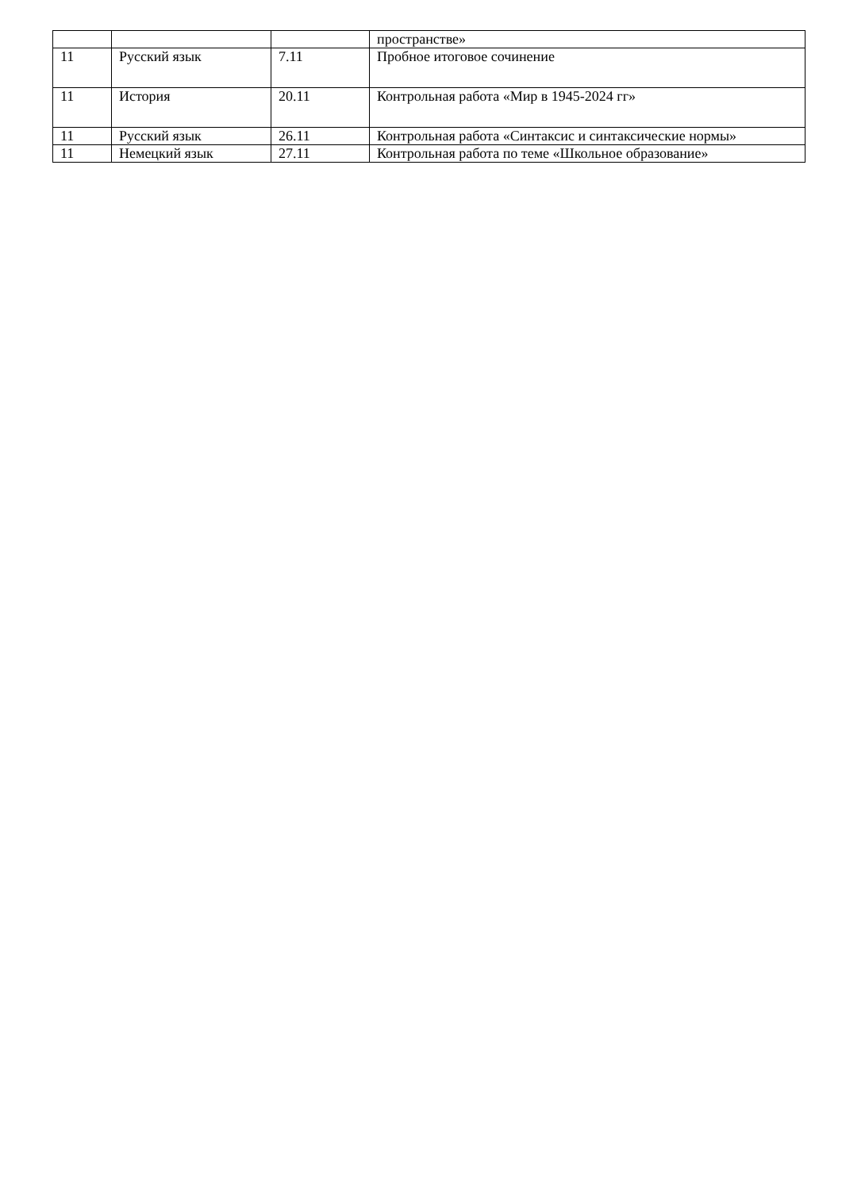| | | | пространстве» |
| 11 | Русский язык | 7.11 | Пробное итоговое сочинение |
| 11 | История | 20.11 | Контрольная работа «Мир в 1945-2024 гг» |
| 11 | Русский язык | 26.11 | Контрольная работа «Синтаксис и синтаксические нормы» |
| 11 | Немецкий язык | 27.11 | Контрольная работа по теме «Школьное образование» |